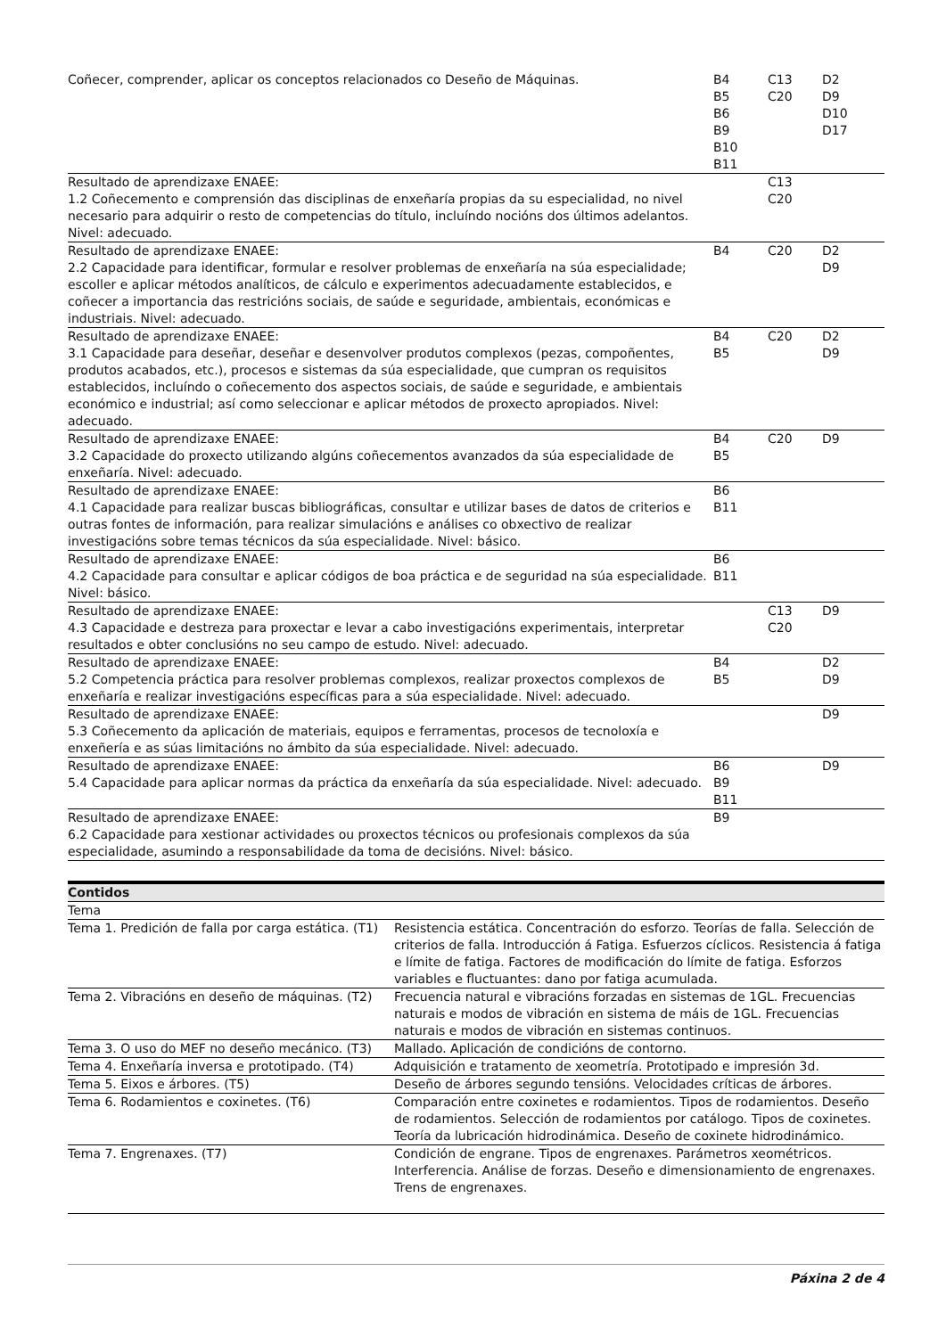| Coñecer, comprender, aplicar os conceptos relacionados co Deseño de Máquinas. | B4 B5 B6 B9 B10 B11 | C13 C20 | D2 D9 D10 D17 |
| Resultado de aprendizaxe ENAEE: 1.2 Coñecemento e comprensión das disciplinas de enxeñaría propias da su especialidad, no nivel necesario para adquirir o resto de competencias do título, incluíndo nocións dos últimos adelantos. Nivel: adecuado. | | C13 C20 | |
| Resultado de aprendizaxe ENAEE: 2.2 Capacidade para identificar, formular e resolver problemas de enxeñaría na súa especialidade; escoller e aplicar métodos analíticos, de cálculo e experimentos adecuadamente establecidos, e coñecer a importancia das restricións sociais, de saúde e seguridade, ambientais, económicas e industriais. Nivel: adecuado. | B4 | C20 | D2 D9 |
| Resultado de aprendizaxe ENAEE: 3.1 Capacidade para deseñar, deseñar e desenvolver produtos complexos (pezas, compoñentes, produtos acabados, etc.), procesos e sistemas da súa especialidade, que cumpran os requisitos establecidos, incluíndo o coñecemento dos aspectos sociais, de saúde e seguridade, e ambientais económico e industrial; así como seleccionar e aplicar métodos de proxecto apropiados. Nivel: adecuado. | B4 B5 | C20 | D2 D9 |
| Resultado de aprendizaxe ENAEE: 3.2 Capacidade do proxecto utilizando algúns coñecementos avanzados da súa especialidade de enxeñaría. Nivel: adecuado. | B4 B5 | C20 | D9 |
| Resultado de aprendizaxe ENAEE: 4.1 Capacidade para realizar buscas bibliográficas, consultar e utilizar bases de datos de criterios e outras fontes de información, para realizar simulacións e análises co obxectivo de realizar investigacións sobre temas técnicos da súa especialidade. Nivel: básico. | B6 B11 | | |
| Resultado de aprendizaxe ENAEE: 4.2 Capacidade para consultar e aplicar códigos de boa práctica e de seguridad na súa especialidade. Nivel: básico. | B6 B11 | | |
| Resultado de aprendizaxe ENAEE: 4.3 Capacidade e destreza para proxectar e levar a cabo investigacións experimentais, interpretar resultados e obter conclusións no seu campo de estudo. Nivel: adecuado. | | C13 C20 | D9 |
| Resultado de aprendizaxe ENAEE: 5.2 Competencia práctica para resolver problemas complexos, realizar proxectos complexos de enxeñaría e realizar investigacións específicas para a súa especialidade. Nivel: adecuado. | B4 B5 | | D2 D9 |
| Resultado de aprendizaxe ENAEE: 5.3 Coñecemento da aplicación de materiais, equipos e ferramentas, procesos de tecnoloxía e enxeñería e as súas limitacións no ámbito da súa especialidade. Nivel: adecuado. | | | D9 |
| Resultado de aprendizaxe ENAEE: 5.4 Capacidade para aplicar normas da práctica da enxeñaría da súa especialidade. Nivel: adecuado. | B6 B9 B11 | | D9 |
| Resultado de aprendizaxe ENAEE: 6.2 Capacidade para xestionar actividades ou proxectos técnicos ou profesionais complexos da súa especialidade, asumindo a responsabilidade da toma de decisións. Nivel: básico. | B9 | | |
| Contidos | |
| --- | --- |
| Tema | |
| Tema 1. Predición de falla por carga estática. (T1) | Resistencia estática. Concentración do esforzo. Teorías de falla. Selección de criterios de falla. Introducción á Fatiga. Esfuerzos cíclicos. Resistencia á fatiga e límite de fatiga. Factores de modificación do límite de fatiga. Esforzos variables e fluctuantes: dano por fatiga acumulada. |
| Tema 2. Vibracións en deseño de máquinas. (T2) | Frecuencia natural e vibracións forzadas en sistemas de 1GL. Frecuencias naturais e modos de vibración en sistema de máis de 1GL. Frecuencias naturais e modos de vibración en sistemas continuos. |
| Tema 3. O uso do MEF no deseño mecánico. (T3) | Mallado. Aplicación de condicións de contorno. |
| Tema 4. Enxeñaría inversa e prototipado. (T4) | Adquisición e tratamento de xeometría. Prototipado e impresión 3d. |
| Tema 5. Eixos e árbores. (T5) | Deseño de árbores segundo tensións. Velocidades críticas de árbores. |
| Tema 6. Rodamientos e coxinetes. (T6) | Comparación entre coxinetes e rodamientos. Tipos de rodamientos. Deseño de rodamientos. Selección de rodamientos por catálogo. Tipos de coxinetes. Teoría da lubricación hidrodinámica. Deseño de coxinete hidrodinámico. |
| Tema 7. Engrenaxes. (T7) | Condición de engrane. Tipos de engrenaxes. Parámetros xeométricos. Interferencia. Análise de forzas. Deseño e dimensionamiento de engrenaxes. Trens de engrenaxes. |
Páxina 2 de 4